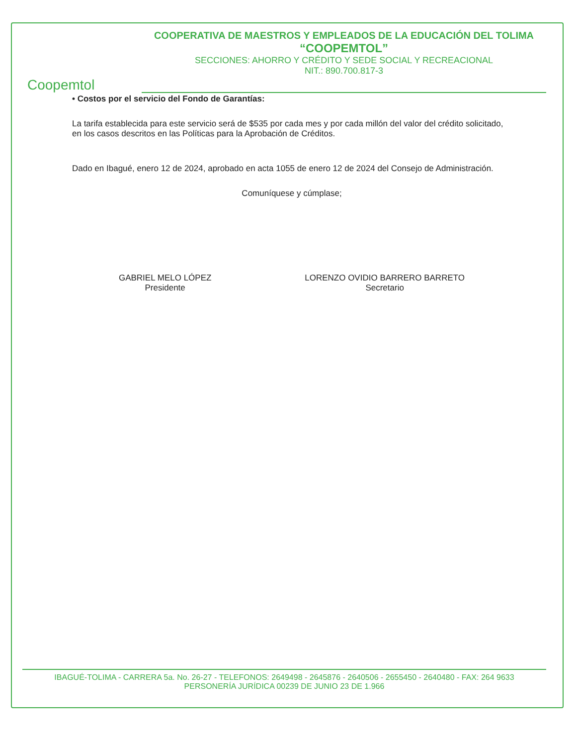Coopemtol
COOPERATIVA DE MAESTROS Y EMPLEADOS DE LA EDUCACIÓN DEL TOLIMA
“COOPEMTOL”
SECCIONES: AHORRO Y CRÉDITO Y SEDE SOCIAL Y RECREACIONAL
NIT.: 890.700.817-3
• Costos por el servicio del Fondo de Garantías:
La tarifa establecida para este servicio será de $535 por cada mes y por cada millón del valor del crédito solicitado, en los casos descritos en las Políticas para la Aprobación de Créditos.
Dado en Ibagué, enero 12 de 2024, aprobado en acta 1055 de enero 12 de 2024 del Consejo de Administración.
Comuníquese y cúmplase;
GABRIEL MELO LÓPEZ
Presidente
LORENZO OVIDIO BARRERO BARRETO
Secretario
IBAGUÉ-TOLIMA - CARRERA 5a. No. 26-27 - TELEFONOS: 2649498 - 2645876 - 2640506 - 2655450 - 2640480 - FAX: 264 9633
PERSONERÍA JURÍDICA 00239 DE JUNIO 23 DE 1.966